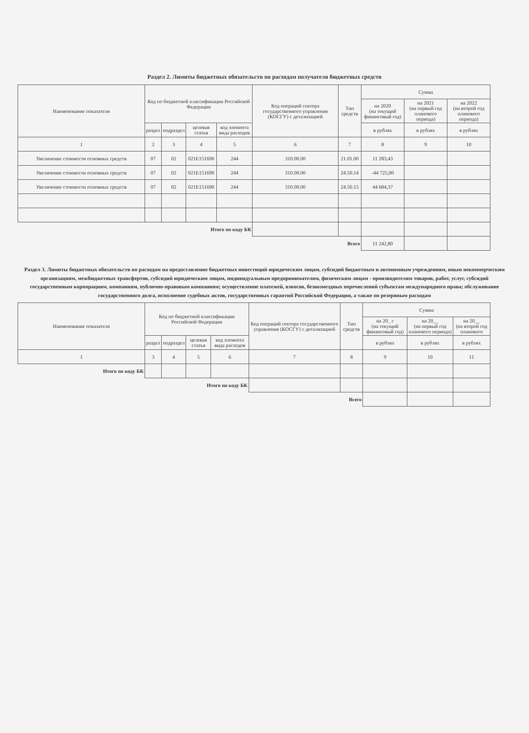Раздел 2. Лимиты бюджетных обязательств по расходам получателя бюджетных средств
| Наименование показателя | Код по бюджетной классификации Российской Федерации | | | | Код операций сектора государственного управления (КОСГУ) с детализацией | Тип средств | Сумма | | |
| --- | --- | --- | --- | --- | --- | --- | --- | --- | --- |
| | | | | | | | на 2020 (на текущий финансовый год) | на 2021 (на первый год планового периода) | на 2022 (на второй год планового периода) |
| | раздел | подраздел | целевая статья | код элемента вида расходов | | | в рублях | в рублях | в рублях |
| 1 | 2 | 3 | 4 | 5 | 6 | 7 | 8 | 9 | 10 |
| Увеличение стоимости основных средств | 07 | 02 | 021E151690 | 244 | 310.00.00 | 21.01.00 | 11 283,43 | | |
| Увеличение стоимости основных средств | 07 | 02 | 021E151690 | 244 | 310.00.00 | 24.50.14 | -44 725,00 | | |
| Увеличение стоимости основных средств | 07 | 02 | 021E151690 | 244 | 310.00.00 | 24.50.15 | 44 684,37 | | |
| Итого по коду БК | | | | | | | | | |
| Всего | | | | | | | 11 242,80 | | |
Раздел 3. Лимиты бюджетных обязательств по расходам на предоставление бюджетных инвестиций юридическим лицам, субсидий бюджетным и автономным учреждениям, иным некоммерческим организациям, межбюджетных трансфертов, субсидий юридическим лицам, индивидуальным предпринимателям, физическим лицам - производителям товаров, работ, услуг, субсидий государственным корпорациям, компаниям, публично-правовым компаниям; осуществление платежей, взносов, безвозмездных перечислений субъектам международного права; обслуживание государственного долга, исполнение судебных актов, государственных гарантий Российской Федерации, а также по резервным расходам
| Наименование показателя | Код по бюджетной классификации Российской Федерации | | | | Код операций сектора государственного управления (КОСГУ) с детализацией | Тип средств | Сумма | | |
| --- | --- | --- | --- | --- | --- | --- | --- | --- | --- |
| | | | | | | | на 20_ г (на текущий финансовый год) | на 20__ (на первый год планового периода) | на 20__ (на второй год планового |
| | раздел | подраздел | целевая статья | код элемента вида расходов | | | в рублях | в рублях | в рублях |
| 1 | 3 | 4 | 5 | 6 | 7 | 8 | 9 | 10 | 11 |
| Итого по коду БК | | | | | | | | | |
| Итого по коду БК | | | | | | | | | |
| Всего | | | | | | | | | |